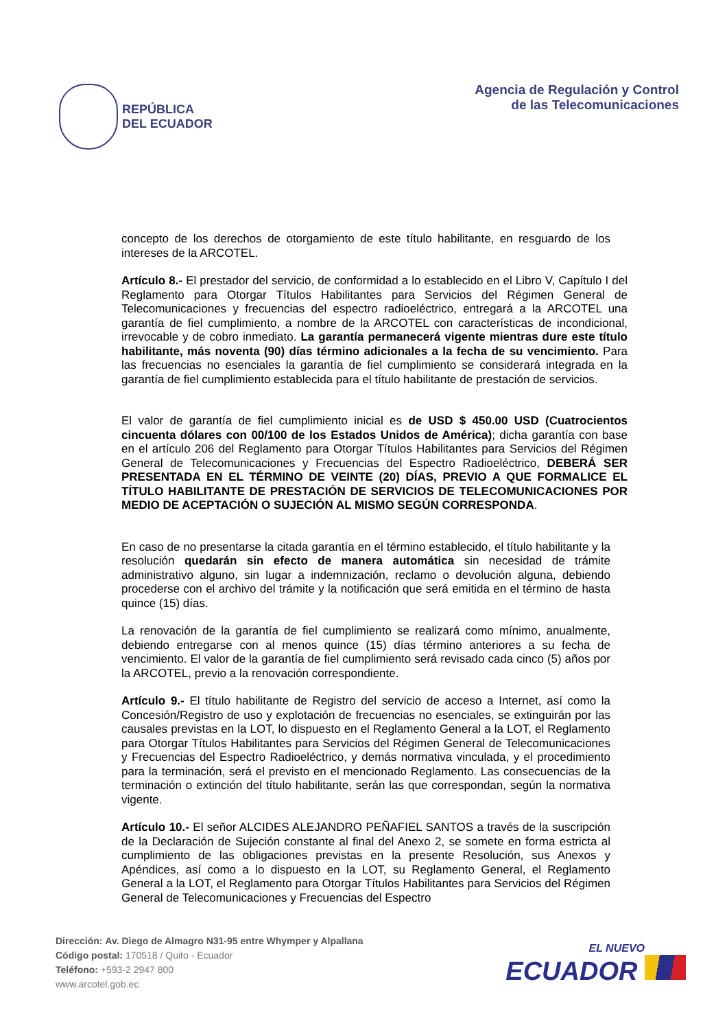REPÚBLICA
DEL ECUADOR
Agencia de Regulación y Control
de las Telecomunicaciones
concepto de los derechos de otorgamiento de este título habilitante, en resguardo de los intereses de la ARCOTEL.
Artículo 8.- El prestador del servicio, de conformidad a lo establecido en el Libro V, Capítulo I del Reglamento para Otorgar Títulos Habilitantes para Servicios del Régimen General de Telecomunicaciones y frecuencias del espectro radioeléctrico, entregará a la ARCOTEL una garantía de fiel cumplimiento, a nombre de la ARCOTEL con características de incondicional, irrevocable y de cobro inmediato. La garantía permanecerá vigente mientras dure este título habilitante, más noventa (90) días término adicionales a la fecha de su vencimiento. Para las frecuencias no esenciales la garantía de fiel cumplimiento se considerará integrada en la garantía de fiel cumplimiento establecida para el título habilitante de prestación de servicios.
El valor de garantía de fiel cumplimiento inicial es de USD $ 450.00 USD (Cuatrocientos cincuenta dólares con 00/100 de los Estados Unidos de América); dicha garantía con base en el artículo 206 del Reglamento para Otorgar Títulos Habilitantes para Servicios del Régimen General de Telecomunicaciones y Frecuencias del Espectro Radioeléctrico, DEBERÁ SER PRESENTADA EN EL TÉRMINO DE VEINTE (20) DÍAS, PREVIO A QUE FORMALICE EL TÍTULO HABILITANTE DE PRESTACIÓN DE SERVICIOS DE TELECOMUNICACIONES POR MEDIO DE ACEPTACIÓN O SUJECIÓN AL MISMO SEGÚN CORRESPONDA.
En caso de no presentarse la citada garantía en el término establecido, el título habilitante y la resolución quedarán sin efecto de manera automática sin necesidad de trámite administrativo alguno, sin lugar a indemnización, reclamo o devolución alguna, debiendo procederse con el archivo del trámite y la notificación que será emitida en el término de hasta quince (15) días.
La renovación de la garantía de fiel cumplimiento se realizará como mínimo, anualmente, debiendo entregarse con al menos quince (15) días término anteriores a su fecha de vencimiento. El valor de la garantía de fiel cumplimiento será revisado cada cinco (5) años por la ARCOTEL, previo a la renovación correspondiente.
Artículo 9.- El título habilitante de Registro del servicio de acceso a Internet, así como la Concesión/Registro de uso y explotación de frecuencias no esenciales, se extinguirán por las causales previstas en la LOT, lo dispuesto en el Reglamento General a la LOT, el Reglamento para Otorgar Títulos Habilitantes para Servicios del Régimen General de Telecomunicaciones y Frecuencias del Espectro Radioeléctrico, y demás normativa vinculada, y el procedimiento para la terminación, será el previsto en el mencionado Reglamento. Las consecuencias de la terminación o extinción del título habilitante, serán las que correspondan, según la normativa vigente.
Artículo 10.- El señor ALCIDES ALEJANDRO PEÑAFIEL SANTOS a través de la suscripción de la Declaración de Sujeción constante al final del Anexo 2, se somete en forma estricta al cumplimiento de las obligaciones previstas en la presente Resolución, sus Anexos y Apéndices, así como a lo dispuesto en la LOT, su Reglamento General, el Reglamento General a la LOT, el Reglamento para Otorgar Títulos Habilitantes para Servicios del Régimen General de Telecomunicaciones y Frecuencias del Espectro
Dirección: Av. Diego de Almagro N31-95 entre Whymper y Alpallana
Código postal: 170518 / Quito - Ecuador
Teléfono: +593-2 2947 800
www.arcotel.gob.ec
EL NUEVO
ECUADOR